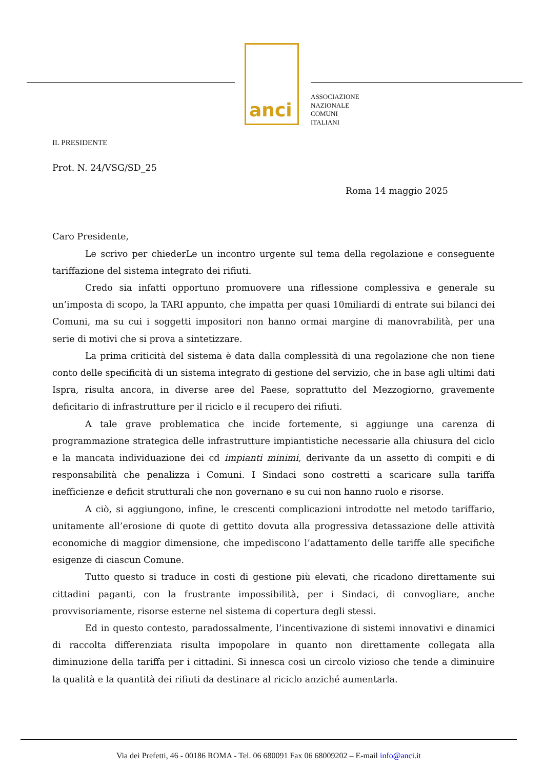anci
ASSOCIAZIONE
NAZIONALE
COMUNI
ITALIANI
IL PRESIDENTE
Prot. N. 24/VSG/SD_25
Roma 14 maggio 2025
Caro Presidente,
Le scrivo per chiederLe un incontro urgente sul tema della regolazione e conseguente tariffazione del sistema integrato dei rifiuti.
Credo sia infatti opportuno promuovere una riflessione complessiva e generale su un’imposta di scopo, la TARI appunto, che impatta per quasi 10miliardi di entrate sui bilanci dei Comuni, ma su cui i soggetti impositori non hanno ormai margine di manovrabilità, per una serie di motivi che si prova a sintetizzare.
La prima criticità del sistema è data dalla complessità di una regolazione che non tiene conto delle specificità di un sistema integrato di gestione del servizio, che in base agli ultimi dati Ispra, risulta ancora, in diverse aree del Paese, soprattutto del Mezzogiorno, gravemente deficitario di infrastrutture per il riciclo e il recupero dei rifiuti.
A tale grave problematica che incide fortemente, si aggiunge una carenza di programmazione strategica delle infrastrutture impiantistiche necessarie alla chiusura del ciclo e la mancata individuazione dei cd impianti minimi, derivante da un assetto di compiti e di responsabilità che penalizza i Comuni. I Sindaci sono costretti a scaricare sulla tariffa inefficienze e deficit strutturali che non governano e su cui non hanno ruolo e risorse.
A ciò, si aggiungono, infine, le crescenti complicazioni introdotte nel metodo tariffario, unitamente all’erosione di quote di gettito dovuta alla progressiva detassazione delle attività economiche di maggior dimensione, che impediscono l’adattamento delle tariffe alle specifiche esigenze di ciascun Comune.
Tutto questo si traduce in costi di gestione più elevati, che ricadono direttamente sui cittadini paganti, con la frustrante impossibilità, per i Sindaci, di convogliare, anche provvisoriamente, risorse esterne nel sistema di copertura degli stessi.
Ed in questo contesto, paradossalmente, l’incentivazione di sistemi innovativi e dinamici di raccolta differenziata risulta impopolare in quanto non direttamente collegata alla diminuzione della tariffa per i cittadini. Si innesca così un circolo vizioso che tende a diminuire la qualità e la quantità dei rifiuti da destinare al riciclo anziché aumentarla.
Via dei Prefetti, 46 - 00186 ROMA - Tel. 06 680091 Fax 06 68009202 – E-mail info@anci.it